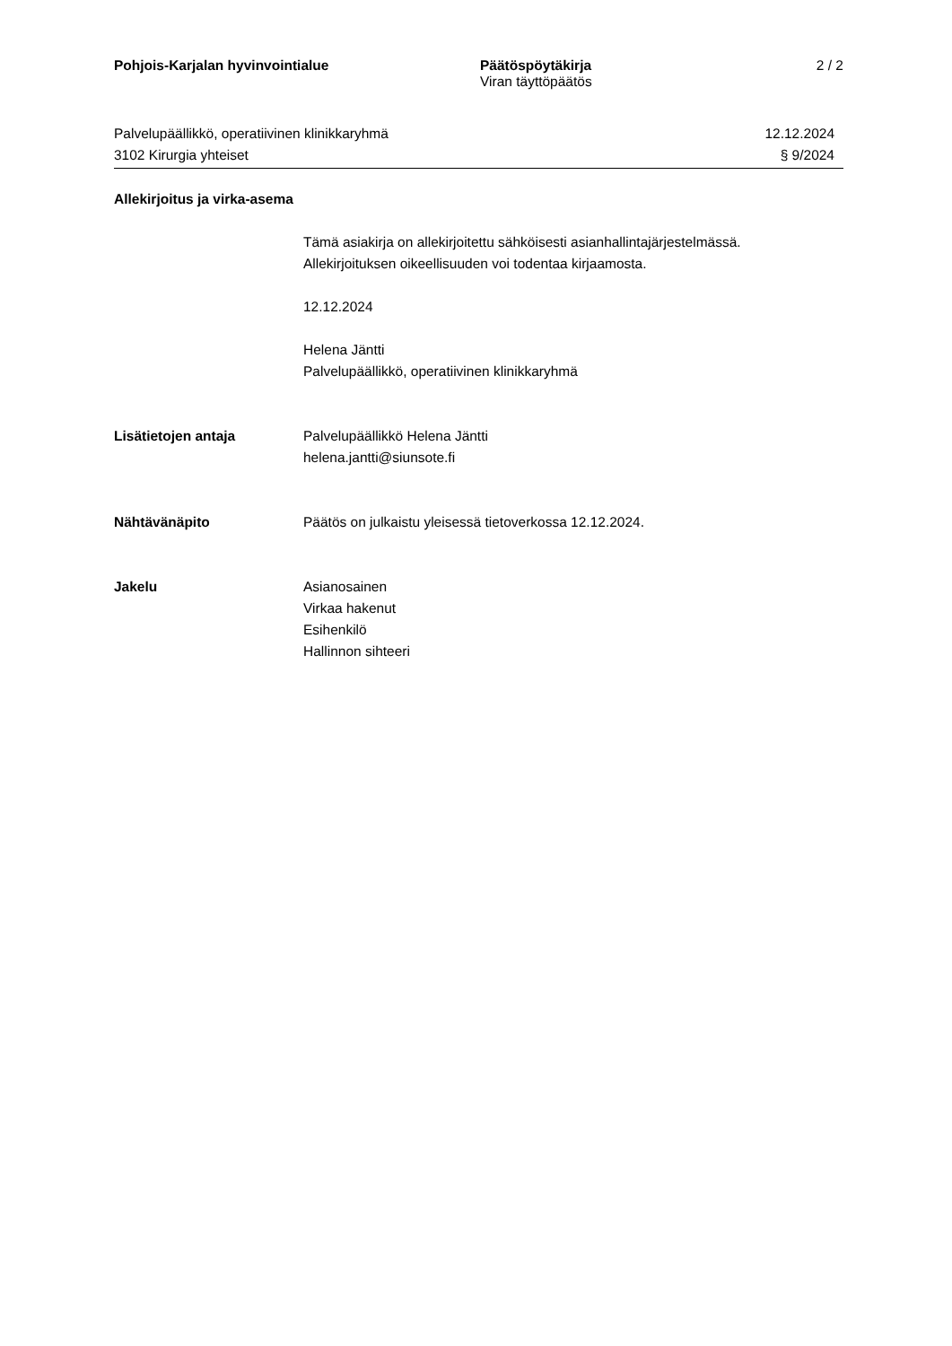Pohjois-Karjalan hyvinvointialue Päätöspöytäkirja
Viran täyttöpäätös
2 / 2
Palvelupäällikkö, operatiivinen klinikkaryhmä
3102 Kirurgia yhteiset
12.12.2024
§ 9/2024
Allekirjoitus ja virka-asema
Tämä asiakirja on allekirjoitettu sähköisesti asianhallintajärjestelmässä.
Allekirjoituksen oikeellisuuden voi todentaa kirjaamosta.
12.12.2024
Helena Jäntti
Palvelupäällikkö, operatiivinen klinikkaryhmä
Lisätietojen antaja Palvelupäällikkö Helena Jäntti
helena.jantti@siunsote.fi
Nähtävänäpito Päätös on julkaistu yleisessä tietoverkossa 12.12.2024.
Jakelu Asianosainen
Virkaa hakenut
Esihenkilö
Hallinnon sihteeri